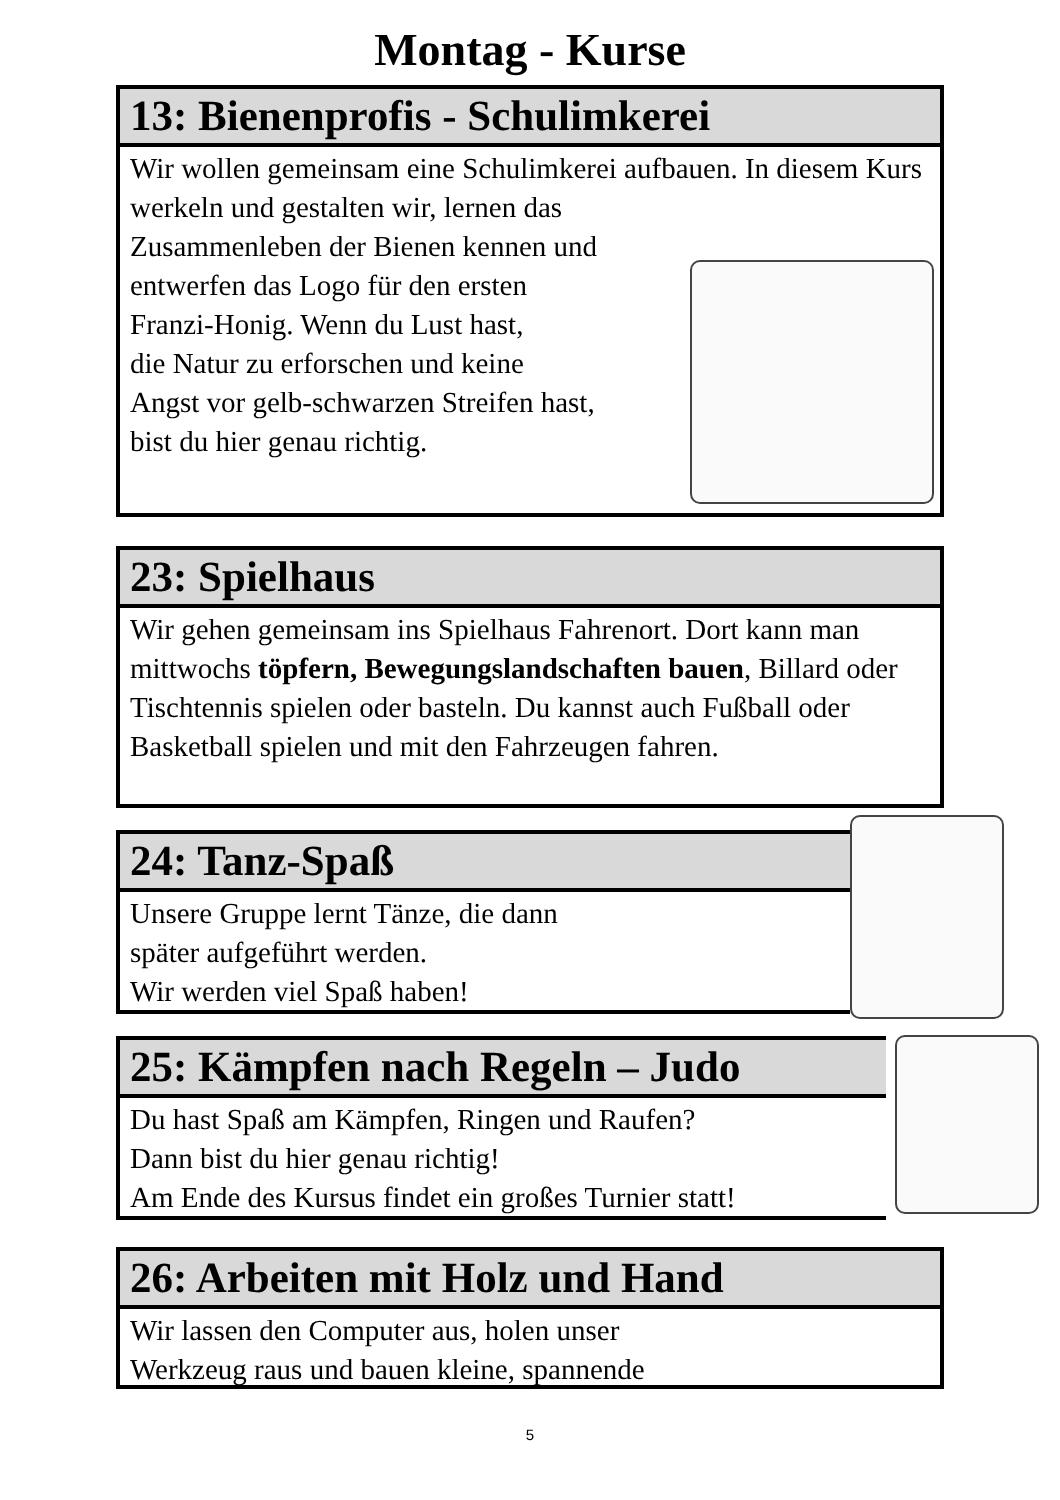Montag - Kurse
13: Bienenprofis - Schulimkerei
Wir wollen gemeinsam eine Schulimkerei aufbauen. In diesem Kurs werkeln und gestalten wir, lernen das
Zusammenleben der Bienen kennen und
entwerfen das Logo für den ersten
Franzi-Honig. Wenn du Lust hast,
die Natur zu erforschen und keine
Angst vor gelb-schwarzen Streifen hast,
bist du hier genau richtig.
23: Spielhaus
Wir gehen gemeinsam ins Spielhaus Fahrenort. Dort kann man mittwochs töpfern, Bewegungslandschaften bauen, Billard oder Tischtennis spielen oder basteln. Du kannst auch Fußball oder Basketball spielen und mit den Fahrzeugen fahren.
24: Tanz-Spaß
Unsere Gruppe lernt Tänze, die dann
später aufgeführt werden.
Wir werden viel Spaß haben!
25: Kämpfen nach Regeln – Judo
Du hast Spaß am Kämpfen, Ringen und Raufen?
Dann bist du hier genau richtig!
Am Ende des Kursus findet ein großes Turnier statt!
26: Arbeiten mit Holz und Hand
Wir lassen den Computer aus, holen unser
Werkzeug raus und bauen kleine, spannende
5